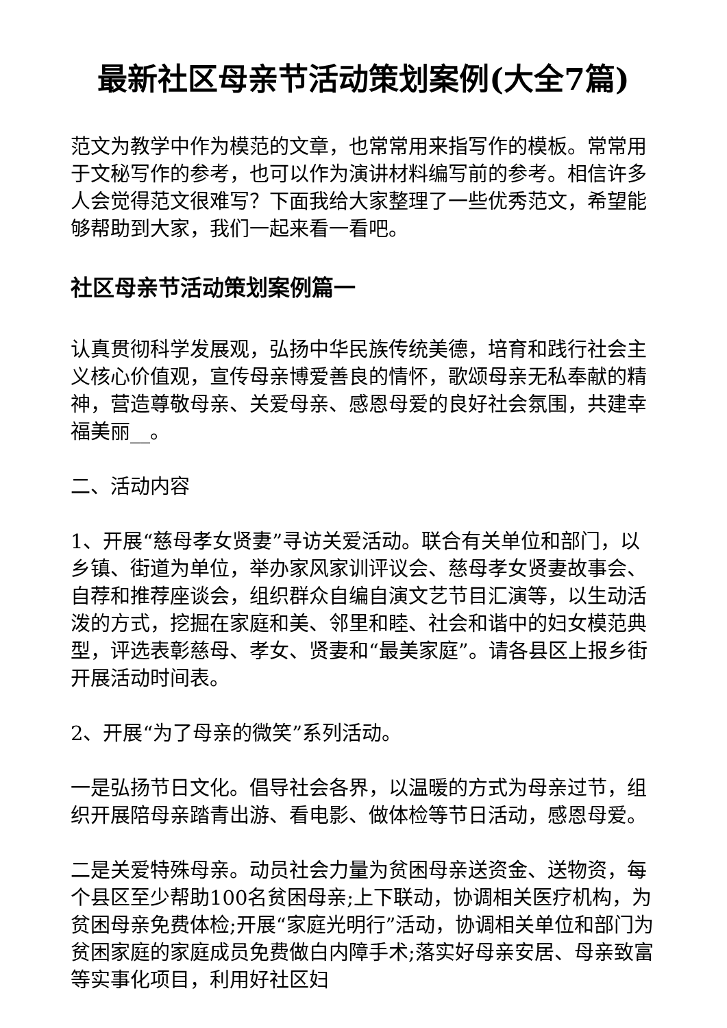最新社区母亲节活动策划案例(大全7篇)
范文为教学中作为模范的文章，也常常用来指写作的模板。常常用于文秘写作的参考，也可以作为演讲材料编写前的参考。相信许多人会觉得范文很难写？下面我给大家整理了一些优秀范文，希望能够帮助到大家，我们一起来看一看吧。
社区母亲节活动策划案例篇一
认真贯彻科学发展观，弘扬中华民族传统美德，培育和践行社会主义核心价值观，宣传母亲博爱善良的情怀，歌颂母亲无私奉献的精神，营造尊敬母亲、关爱母亲、感恩母爱的良好社会氛围，共建幸福美丽__。
二、活动内容
1、开展“慈母孝女贤妻”寻访关爱活动。联合有关单位和部门，以乡镇、街道为单位，举办家风家训评议会、慈母孝女贤妻故事会、自荐和推荐座谈会，组织群众自编自演文艺节目汇演等，以生动活泼的方式，挖掘在家庭和美、邻里和睦、社会和谐中的妇女模范典型，评选表彰慈母、孝女、贤妻和“最美家庭”。请各县区上报乡街开展活动时间表。
2、开展“为了母亲的微笑”系列活动。
一是弘扬节日文化。倡导社会各界，以温暖的方式为母亲过节，组织开展陪母亲踏青出游、看电影、做体检等节日活动，感恩母爱。
二是关爱特殊母亲。动员社会力量为贫困母亲送资金、送物资，每个县区至少帮助100名贫困母亲;上下联动，协调相关医疗机构，为贫困母亲免费体检;开展“家庭光明行”活动，协调相关单位和部门为贫困家庭的家庭成员免费做白内障手术;落实好母亲安居、母亲致富等实事化项目，利用好社区妇